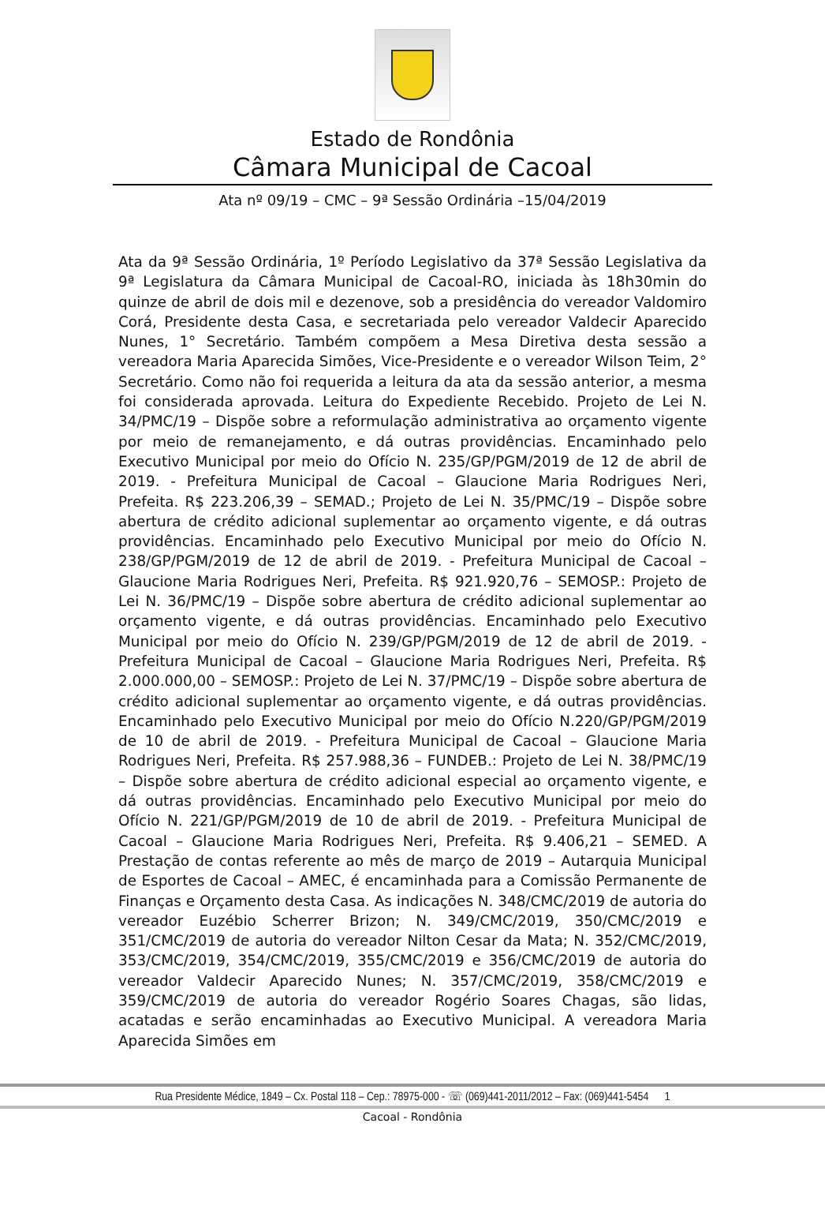Estado de Rondônia
Câmara Municipal de Cacoal
Ata nº 09/19 – CMC – 9ª Sessão Ordinária –15/04/2019
Ata da 9ª Sessão Ordinária, 1º Período Legislativo da 37ª Sessão Legislativa da 9ª Legislatura da Câmara Municipal de Cacoal-RO, iniciada às 18h30min do quinze de abril de dois mil e dezenove, sob a presidência do vereador Valdomiro Corá, Presidente desta Casa, e secretariada pelo vereador Valdecir Aparecido Nunes, 1° Secretário. Também compõem a Mesa Diretiva desta sessão a vereadora Maria Aparecida Simões, Vice-Presidente e o vereador Wilson Teim, 2° Secretário. Como não foi requerida a leitura da ata da sessão anterior, a mesma foi considerada aprovada. Leitura do Expediente Recebido. Projeto de Lei N. 34/PMC/19 – Dispõe sobre a reformulação administrativa ao orçamento vigente por meio de remanejamento, e dá outras providências. Encaminhado pelo Executivo Municipal por meio do Ofício N. 235/GP/PGM/2019 de 12 de abril de 2019. - Prefeitura Municipal de Cacoal – Glaucione Maria Rodrigues Neri, Prefeita. R$ 223.206,39 – SEMAD.; Projeto de Lei N. 35/PMC/19 – Dispõe sobre abertura de crédito adicional suplementar ao orçamento vigente, e dá outras providências. Encaminhado pelo Executivo Municipal por meio do Ofício N. 238/GP/PGM/2019 de 12 de abril de 2019. - Prefeitura Municipal de Cacoal – Glaucione Maria Rodrigues Neri, Prefeita. R$ 921.920,76 – SEMOSP.: Projeto de Lei N. 36/PMC/19 – Dispõe sobre abertura de crédito adicional suplementar ao orçamento vigente, e dá outras providências. Encaminhado pelo Executivo Municipal por meio do Ofício N. 239/GP/PGM/2019 de 12 de abril de 2019. - Prefeitura Municipal de Cacoal – Glaucione Maria Rodrigues Neri, Prefeita. R$ 2.000.000,00 – SEMOSP.: Projeto de Lei N. 37/PMC/19 – Dispõe sobre abertura de crédito adicional suplementar ao orçamento vigente, e dá outras providências. Encaminhado pelo Executivo Municipal por meio do Ofício N.220/GP/PGM/2019 de 10 de abril de 2019. - Prefeitura Municipal de Cacoal – Glaucione Maria Rodrigues Neri, Prefeita. R$ 257.988,36 – FUNDEB.: Projeto de Lei N. 38/PMC/19 – Dispõe sobre abertura de crédito adicional especial ao orçamento vigente, e dá outras providências. Encaminhado pelo Executivo Municipal por meio do Ofício N. 221/GP/PGM/2019 de 10 de abril de 2019. - Prefeitura Municipal de Cacoal – Glaucione Maria Rodrigues Neri, Prefeita. R$ 9.406,21 – SEMED. A Prestação de contas referente ao mês de março de 2019 – Autarquia Municipal de Esportes de Cacoal – AMEC, é encaminhada para a Comissão Permanente de Finanças e Orçamento desta Casa. As indicações N. 348/CMC/2019 de autoria do vereador Euzébio Scherrer Brizon; N. 349/CMC/2019, 350/CMC/2019 e 351/CMC/2019 de autoria do vereador Nilton Cesar da Mata; N. 352/CMC/2019, 353/CMC/2019, 354/CMC/2019, 355/CMC/2019 e 356/CMC/2019 de autoria do vereador Valdecir Aparecido Nunes; N. 357/CMC/2019, 358/CMC/2019 e 359/CMC/2019 de autoria do vereador Rogério Soares Chagas, são lidas, acatadas e serão encaminhadas ao Executivo Municipal. A vereadora Maria Aparecida Simões em
Rua Presidente Médice, 1849 – Cx. Postal 118 – Cep.: 78975-000 - ☏ (069)441-2011/2012 – Fax: (069)441-5454 1
Cacoal - Rondônia